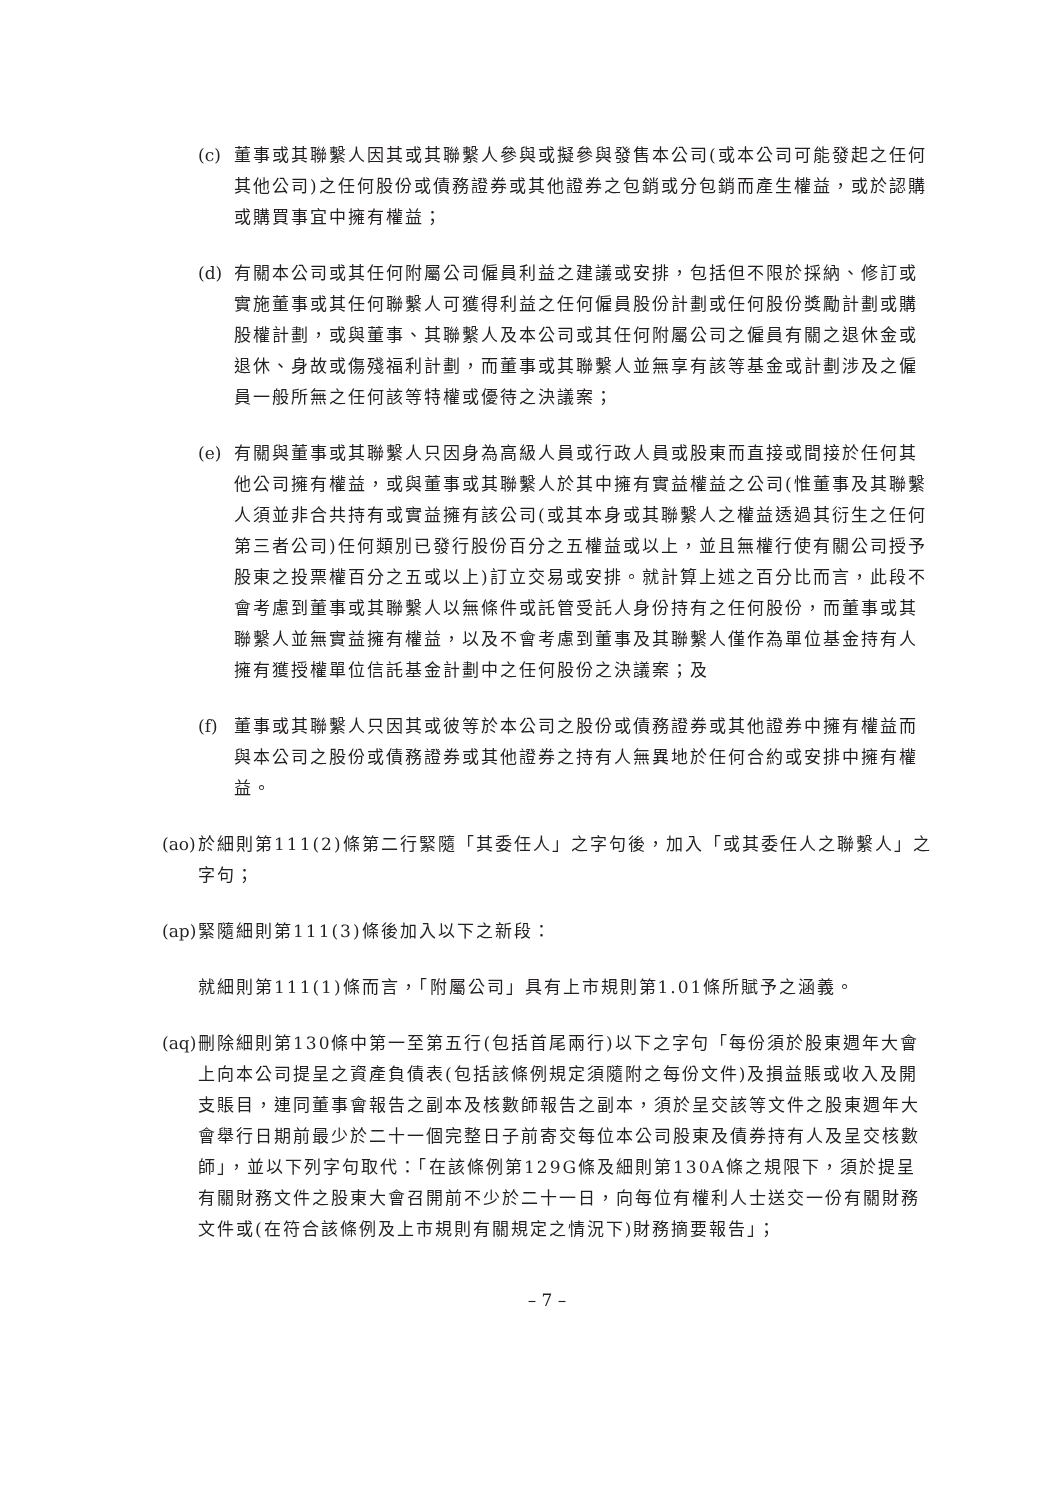(c)
董事或其聯繫人因其或其聯繫人參與或擬參與發售本公司(或本公司可能發起之任何其他公司)之任何股份或債務證券或其他證券之包銷或分包銷而產生權益，或於認購或購買事宜中擁有權益；
(d)
有關本公司或其任何附屬公司僱員利益之建議或安排，包括但不限於採納、修訂或實施董事或其任何聯繫人可獲得利益之任何僱員股份計劃或任何股份獎勵計劃或購股權計劃，或與董事、其聯繫人及本公司或其任何附屬公司之僱員有關之退休金或退休、身故或傷殘福利計劃，而董事或其聯繫人並無享有該等基金或計劃涉及之僱員一般所無之任何該等特權或優待之決議案；
(e)
有關與董事或其聯繫人只因身為高級人員或行政人員或股東而直接或間接於任何其他公司擁有權益，或與董事或其聯繫人於其中擁有實益權益之公司(惟董事及其聯繫人須並非合共持有或實益擁有該公司(或其本身或其聯繫人之權益透過其衍生之任何第三者公司)任何類別已發行股份百分之五權益或以上，並且無權行使有關公司授予股東之投票權百分之五或以上)訂立交易或安排。就計算上述之百分比而言，此段不會考慮到董事或其聯繫人以無條件或託管受託人身份持有之任何股份，而董事或其聯繫人並無實益擁有權益，以及不會考慮到董事及其聯繫人僅作為單位基金持有人擁有獲授權單位信託基金計劃中之任何股份之決議案；及
(f)
董事或其聯繫人只因其或彼等於本公司之股份或債務證券或其他證券中擁有權益而與本公司之股份或債務證券或其他證券之持有人無異地於任何合約或安排中擁有權益。
(ao)
於細則第111(2)條第二行緊隨「其委任人」之字句後，加入「或其委任人之聯繫人」之字句；
(ap)
緊隨細則第111(3)條後加入以下之新段：
就細則第111(1)條而言，「附屬公司」具有上市規則第1.01條所賦予之涵義。
(aq)
刪除細則第130條中第一至第五行(包括首尾兩行)以下之字句「每份須於股東週年大會上向本公司提呈之資產負債表(包括該條例規定須隨附之每份文件)及損益賬或收入及開支賬目，連同董事會報告之副本及核數師報告之副本，須於呈交該等文件之股東週年大會舉行日期前最少於二十一個完整日子前寄交每位本公司股東及債券持有人及呈交核數師」，並以下列字句取代：「在該條例第129G條及細則第130A條之規限下，須於提呈有關財務文件之股東大會召開前不少於二十一日，向每位有權利人士送交一份有關財務文件或(在符合該條例及上市規則有關規定之情況下)財務摘要報告」；
– 7 –